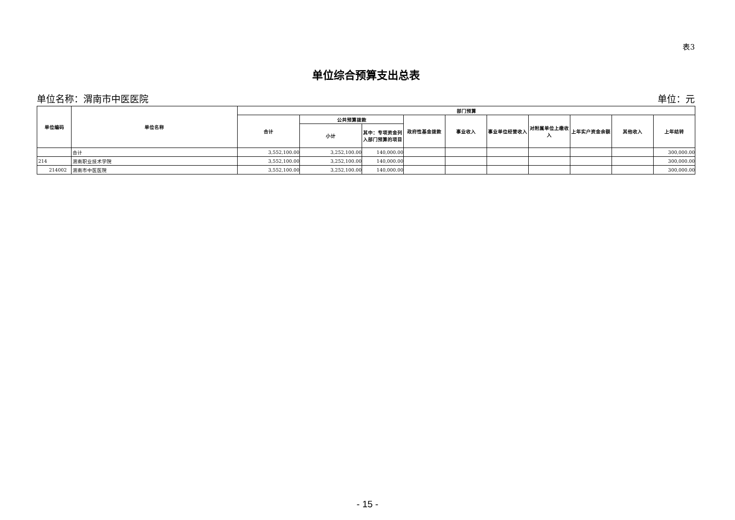表3
单位综合预算支出总表
单位名称：渭南市中医医院 单位：元
| 单位编码 | 单位名称 | 部门预算 | | | | | | | | | |
| --- | --- | --- | --- | --- | --- | --- | --- | --- | --- | --- | --- |
| | | 合计 | 公共预算拨款 | | 政府性基金拨款 | 事业收入 | 事业单位经营收入 | 对附属单位上缴收入 | 上年实户资金余额 | 其他收入 | 上年结转 |
| | | | 小计 | 其中：专项资金列入部门预算的项目 | | | | | | | |
| | 合计 | 3,552,100.00 | 3,252,100.00 | 140,000.00 | | | | | | | 300,000.00 |
| 214 | 渭南职业技术学院 | 3,552,100.00 | 3,252,100.00 | 140,000.00 | | | | | | | 300,000.00 |
| 214002 | 渭南市中医医院 | 3,552,100.00 | 3,252,100.00 | 140,000.00 | | | | | | | 300,000.00 |
- 15 -